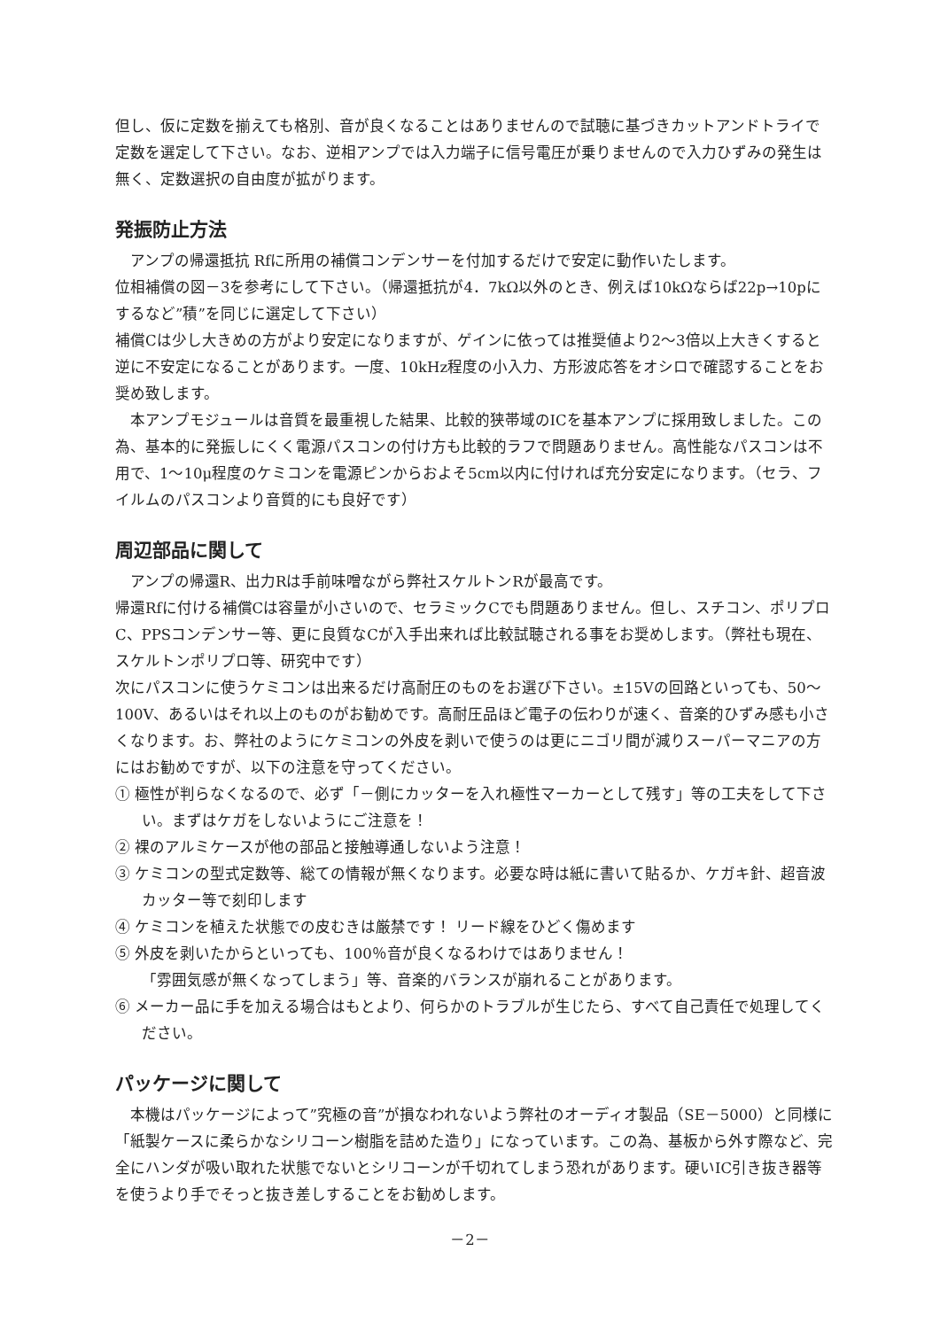但し、仮に定数を揃えても格別、音が良くなることはありませんので試聴に基づきカットアンドトライで定数を選定して下さい。なお、逆相アンプでは入力端子に信号電圧が乗りませんので入力ひずみの発生は無く、定数選択の自由度が拡がります。
発振防止方法
アンプの帰還抵抗 Rfに所用の補償コンデンサーを付加するだけで安定に動作いたします。
位相補償の図－3を参考にして下さい。（帰還抵抗が4．7kΩ以外のとき、例えば10kΩならば22p→10pにするなど”積”を同じに選定して下さい）
補償Cは少し大きめの方がより安定になりますが、ゲインに依っては推奨値より2～3倍以上大きくすると逆に不安定になることがあります。一度、10kHz程度の小入力、方形波応答をオシロで確認することをお奨め致します。
本アンプモジュールは音質を最重視した結果、比較的狭帯域のICを基本アンプに採用致しました。この為、基本的に発振しにくく電源パスコンの付け方も比較的ラフで問題ありません。高性能なパスコンは不用で、1～10μ程度のケミコンを電源ピンからおよそ5cm以内に付ければ充分安定になります。（セラ、フイルムのパスコンより音質的にも良好です）
周辺部品に関して
アンプの帰還R、出力Rは手前味噌ながら弊社スケルトンRが最高です。
帰還Rfに付ける補償Cは容量が小さいので、セラミックCでも問題ありません。但し、スチコン、ポリプロC、PPSコンデンサー等、更に良質なCが入手出来れば比較試聴される事をお奨めします。（弊社も現在、スケルトンポリプロ等、研究中です）
次にパスコンに使うケミコンは出来るだけ高耐圧のものをお選び下さい。±15Vの回路といっても、50～100V、あるいはそれ以上のものがお勧めです。高耐圧品ほど電子の伝わりが速く、音楽的ひずみ感も小さくなります。お、弊社のようにケミコンの外皮を剥いで使うのは更にニゴリ間が減りスーパーマニアの方にはお勧めですが、以下の注意を守ってください。
① 極性が判らなくなるので、必ず「－側にカッターを入れ極性マーカーとして残す」等の工夫をして下さい。まずはケガをしないようにご注意を！
② 裸のアルミケースが他の部品と接触導通しないよう注意！
③ ケミコンの型式定数等、総ての情報が無くなります。必要な時は紙に書いて貼るか、ケガキ針、超音波カッター等で刻印します
④ ケミコンを植えた状態での皮むきは厳禁です！ リード線をひどく傷めます
⑤ 外皮を剥いたからといっても、100％音が良くなるわけではありません！
「雰囲気感が無くなってしまう」等、音楽的バランスが崩れることがあります。
⑥ メーカー品に手を加える場合はもとより、何らかのトラブルが生じたら、すべて自己責任で処理してください。
パッケージに関して
本機はパッケージによって”究極の音”が損なわれないよう弊社のオーディオ製品（SE－5000）と同様に「紙製ケースに柔らかなシリコーン樹脂を詰めた造り」になっています。この為、基板から外す際など、完全にハンダが吸い取れた状態でないとシリコーンが千切れてしまう恐れがあります。硬いIC引き抜き器等を使うより手でそっと抜き差しすることをお勧めします。
－2－